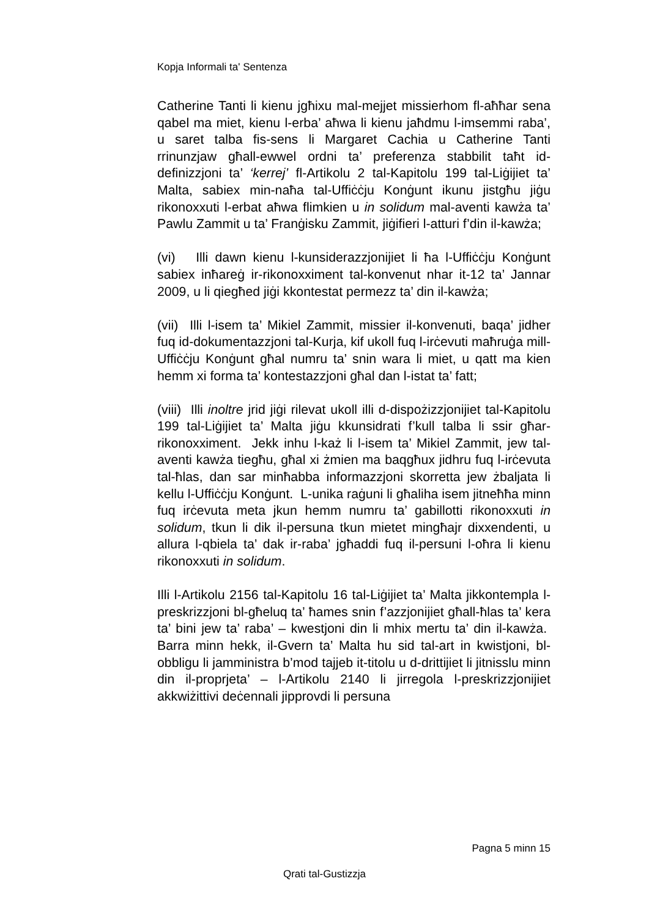Kopja Informali ta' Sentenza
Catherine Tanti li kienu jgħixu mal-mejjet missierhom fl-aħħar sena qabel ma miet, kienu l-erba’ aħwa li kienu jaħdmu l-imsemmi raba’, u saret talba fis-sens li Margaret Cachia u Catherine Tanti rrinunzjaw għall-ewwel ordni ta’ preferenza stabbilit taħt id-definizzjoni ta’ ‘kerrej’ fl-Artikolu 2 tal-Kapitolu 199 tal-Liġijiet ta’ Malta, sabiex min-naħa tal-Uffiċċju Konġunt ikunu jistgħu jiġu rikonoxxuti l-erbat aħwa flimkien u in solidum mal-aventi kawża ta’ Pawlu Zammit u ta’ Franġisku Zammit, jiġifieri l-atturi f’din il-kawża;
(vi) Illi dawn kienu l-kunsiderazzjonijiet li ħa l-Uffiċċju Konġunt sabiex inħareġ ir-rikonoxximent tal-konvenut nhar it-12 ta’ Jannar 2009, u li qiegħed jiġi kkontestat permezz ta’ din il-kawża;
(vii) Illi l-isem ta’ Mikiel Zammit, missier il-konvenuti, baqa’ jidher fuq id-dokumentazzjoni tal-Kurja, kif ukoll fuq l-irċevuti maħruġa mill-Uffiċċju Konġunt għal numru ta’ snin wara li miet, u qatt ma kien hemm xi forma ta’ kontestazzjoni għal dan l-istat ta’ fatt;
(viii) Illi inoltre jrid jiġi rilevat ukoll illi d-dispożizzjonijiet tal-Kapitolu 199 tal-Liġijiet ta’ Malta jiġu kkunsidrati f’kull talba li ssir għar-rikonoxximent. Jekk inhu l-każ li l-isem ta’ Mikiel Zammit, jew tal-aventi kawża tiegħu, għal xi żmien ma baqgħux jidhru fuq l-irċevuta tal-ħlas, dan sar minħabba informazzjoni skorretta jew żbaljata li kellu l-Uffiċċju Konġunt. L-unika raġuni li għaliha isem jitneħħa minn fuq irċevuta meta jkun hemm numru ta’ gabillotti rikonoxxuti in solidum, tkun li dik il-persuna tkun mietet mingħajr dixxendenti, u allura l-qbiela ta’ dak ir-raba’ jgħaddi fuq il-persuni l-oħra li kienu rikonoxxuti in solidum.
Illi l-Artikolu 2156 tal-Kapitolu 16 tal-Liġijiet ta’ Malta jikkontempla l-preskrizzjoni bl-għeluq ta’ ħames snin f’azzjonijiet għall-ħlas ta’ kera ta’ bini jew ta’ raba’ – kwestjoni din li mhix mertu ta’ din il-kawża. Barra minn hekk, il-Gvern ta’ Malta hu sid tal-art in kwistjoni, bl-obbligu li jamministra b’mod tajjeb it-titolu u d-drittijiet li jitnisslu minn din il-proprjeta’ – l-Artikolu 2140 li jirregola l-preskrizzjonijiet akkwiżittivi deċennali jipprovdi li persuna
Pagna 5 minn 15
Qrati tal-Gustizzja